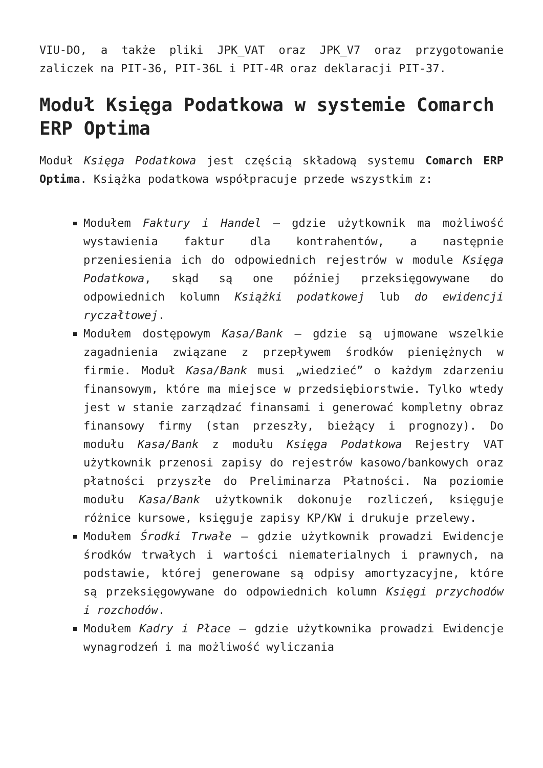VIU-DO, a także pliki JPK_VAT oraz JPK_V7 oraz przygotowanie zaliczek na PIT-36, PIT-36L i PIT-4R oraz deklaracji PIT-37.
Moduł Księga Podatkowa w systemie Comarch ERP Optima
Moduł Księga Podatkowa jest częścią składową systemu Comarch ERP Optima. Książka podatkowa współpracuje przede wszystkim z:
Modułem Faktury i Handel – gdzie użytkownik ma możliwość wystawienia faktur dla kontrahentów, a następnie przeniesienia ich do odpowiednich rejestrów w module Księga Podatkowa, skąd są one później przeksięgowywane do odpowiednich kolumn Książki podatkowej lub do ewidencji ryczałtowej.
Modułem dostępowym Kasa/Bank – gdzie są ujmowane wszelkie zagadnienia związane z przepływem środków pieniężnych w firmie. Moduł Kasa/Bank musi „wiedzieć” o każdym zdarzeniu finansowym, które ma miejsce w przedsiębiorstwie. Tylko wtedy jest w stanie zarządzać finansami i generować kompletny obraz finansowy firmy (stan przeszły, bieżący i prognozy). Do modułu Kasa/Bank z modułu Księga Podatkowa Rejestry VAT użytkownik przenosi zapisy do rejestrów kasowo/bankowych oraz płatności przyszłe do Preliminarza Płatności. Na poziomie modułu Kasa/Bank użytkownik dokonuje rozliczeń, księguje różnice kursowe, księguje zapisy KP/KW i drukuje przelewy.
Modułem Środki Trwałe – gdzie użytkownik prowadzi Ewidencje środków trwałych i wartości niematerialnych i prawnych, na podstawie, której generowane są odpisy amortyzacyjne, które są przeksięgowywane do odpowiednich kolumn Księgi przychodów i rozchodów.
Modułem Kadry i Płace – gdzie użytkownika prowadzi Ewidencje wynagrodzeń i ma możliwość wyliczania